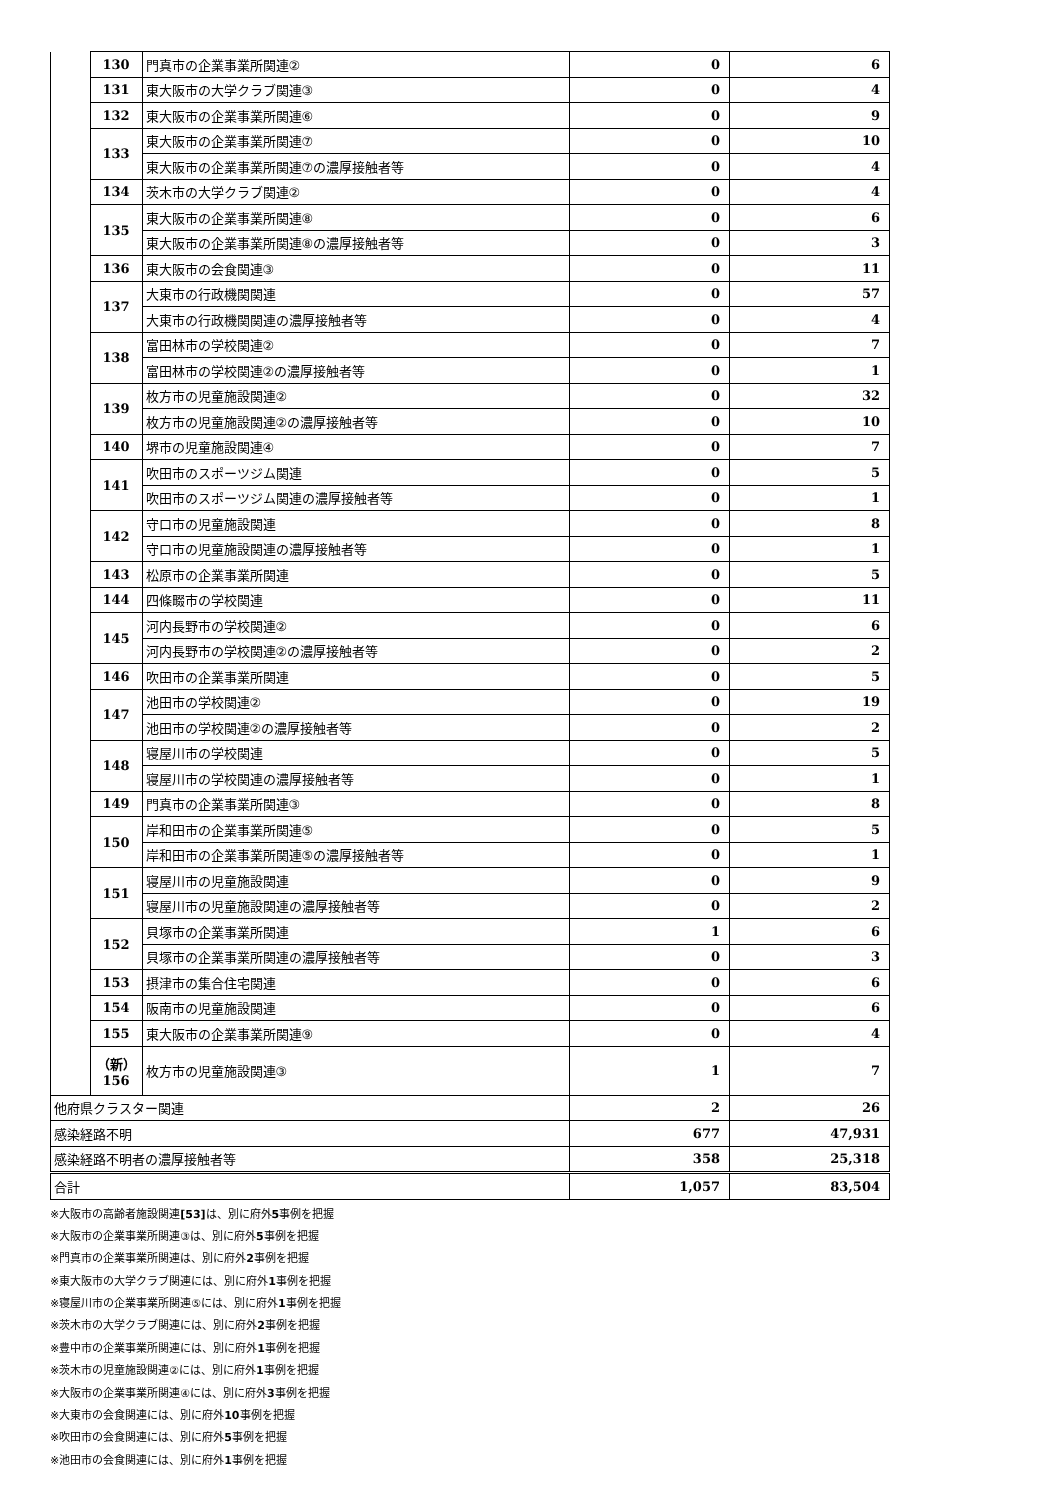| | 130 | 門真市の企業事業所関連② | 0 | 6 |
| | 131 | 東大阪市の大学クラブ関連③ | 0 | 4 |
| | 132 | 東大阪市の企業事業所関連⑥ | 0 | 9 |
| | 133 | 東大阪市の企業事業所関連⑦ | 0 | 10 |
| | | 東大阪市の企業事業所関連⑦の濃厚接触者等 | 0 | 4 |
| | 134 | 茨木市の大学クラブ関連② | 0 | 4 |
| | 135 | 東大阪市の企業事業所関連⑧ | 0 | 6 |
| | | 東大阪市の企業事業所関連⑧の濃厚接触者等 | 0 | 3 |
| | 136 | 東大阪市の会食関連③ | 0 | 11 |
| | 137 | 大東市の行政機関関連 | 0 | 57 |
| | | 大東市の行政機関関連の濃厚接触者等 | 0 | 4 |
| | 138 | 富田林市の学校関連② | 0 | 7 |
| | | 富田林市の学校関連②の濃厚接触者等 | 0 | 1 |
| | 139 | 枚方市の児童施設関連② | 0 | 32 |
| | | 枚方市の児童施設関連②の濃厚接触者等 | 0 | 10 |
| | 140 | 堺市の児童施設関連④ | 0 | 7 |
| | 141 | 吹田市のスポーツジム関連 | 0 | 5 |
| | | 吹田市のスポーツジム関連の濃厚接触者等 | 0 | 1 |
| | 142 | 守口市の児童施設関連 | 0 | 8 |
| | | 守口市の児童施設関連の濃厚接触者等 | 0 | 1 |
| | 143 | 松原市の企業事業所関連 | 0 | 5 |
| | 144 | 四條畷市の学校関連 | 0 | 11 |
| | 145 | 河内長野市の学校関連② | 0 | 6 |
| | | 河内長野市の学校関連②の濃厚接触者等 | 0 | 2 |
| | 146 | 吹田市の企業事業所関連 | 0 | 5 |
| | 147 | 池田市の学校関連② | 0 | 19 |
| | | 池田市の学校関連②の濃厚接触者等 | 0 | 2 |
| | 148 | 寝屋川市の学校関連 | 0 | 5 |
| | | 寝屋川市の学校関連の濃厚接触者等 | 0 | 1 |
| | 149 | 門真市の企業事業所関連③ | 0 | 8 |
| | 150 | 岸和田市の企業事業所関連⑤ | 0 | 5 |
| | | 岸和田市の企業事業所関連⑤の濃厚接触者等 | 0 | 1 |
| | 151 | 寝屋川市の児童施設関連 | 0 | 9 |
| | | 寝屋川市の児童施設関連の濃厚接触者等 | 0 | 2 |
| | 152 | 貝塚市の企業事業所関連 | 1 | 6 |
| | | 貝塚市の企業事業所関連の濃厚接触者等 | 0 | 3 |
| | 153 | 摂津市の集合住宅関連 | 0 | 6 |
| | 154 | 阪南市の児童施設関連 | 0 | 6 |
| | 155 | 東大阪市の企業事業所関連⑨ | 0 | 4 |
| | （新） 156 | 枚方市の児童施設関連③ | 1 | 7 |
| 他府県クラスター関連 | | | 2 | 26 |
| 感染経路不明 | | | 677 | 47,931 |
| 感染経路不明者の濃厚接触者等 | | | 358 | 25,318 |
| 合計 | | | 1,057 | 83,504 |
※大阪市の高齢者施設関連[53] は、別に府外5事例を把握
※大阪市の企業事業所関連③は、別に府外5事例を把握
※門真市の企業事業所関連は、別に府外2事例を把握
※東大阪市の大学クラブ関連には、別に府外1事例を把握
※寝屋川市の企業事業所関連⑤には、別に府外1事例を把握
※茨木市の大学クラブ関連には、別に府外2事例を把握
※豊中市の企業事業所関連には、別に府外1事例を把握
※茨木市の児童施設関連②には、別に府外1事例を把握
※大阪市の企業事業所関連④には、別に府外3事例を把握
※大東市の会食関連には、別に府外10事例を把握
※吹田市の会食関連には、別に府外5事例を把握
※池田市の会食関連には、別に府外1事例を把握